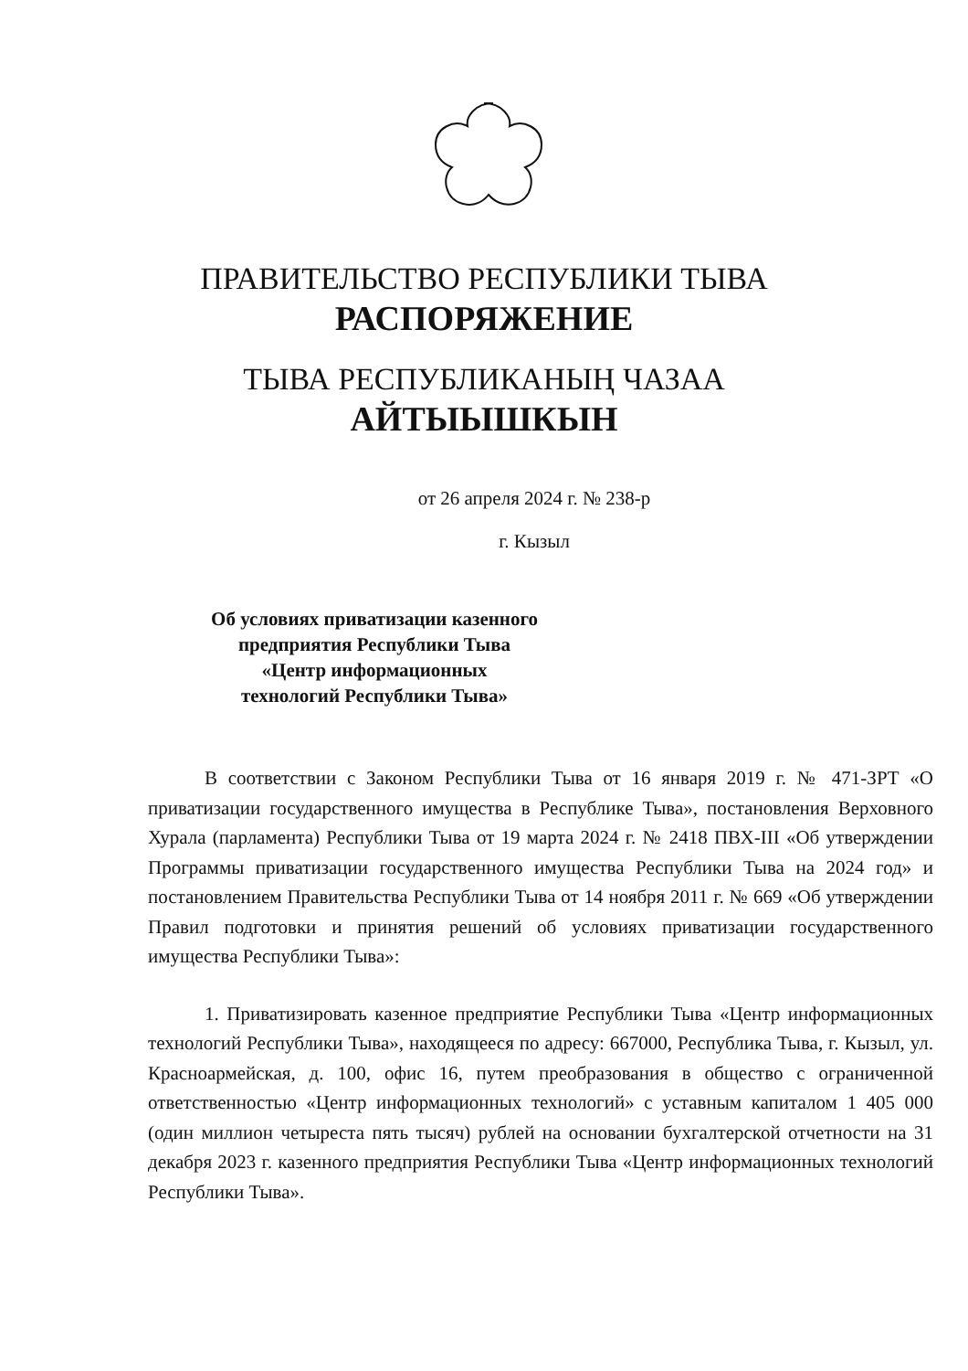ПРАВИТЕЛЬСТВО РЕСПУБЛИКИ ТЫВА
РАСПОРЯЖЕНИЕ
ТЫВА РЕСПУБЛИКАНЫҢ ЧАЗАА
АЙТЫЫШКЫН
от 26 апреля 2024 г. № 238-р
г. Кызыл
Об условиях приватизации казенного предприятия Республики Тыва «Центр информационных технологий Республики Тыва»
В соответствии с Законом Республики Тыва от 16 января 2019 г. № 471-ЗРТ «О приватизации государственного имущества в Республике Тыва», постановления Верховного Хурала (парламента) Республики Тыва от 19 марта 2024 г. № 2418 ПВХ-III «Об утверждении Программы приватизации государственного имущества Республики Тыва на 2024 год» и постановлением Правительства Республики Тыва от 14 ноября 2011 г. № 669 «Об утверждении Правил подготовки и принятия решений об условиях приватизации государственного имущества Республики Тыва»:
1. Приватизировать казенное предприятие Республики Тыва «Центр информационных технологий Республики Тыва», находящееся по адресу: 667000, Республика Тыва, г. Кызыл, ул. Красноармейская, д. 100, офис 16, путем преобразования в общество с ограниченной ответственностью «Центр информационных технологий» с уставным капиталом 1 405 000 (один миллион четыреста пять тысяч) рублей на основании бухгалтерской отчетности на 31 декабря 2023 г. казенного предприятия Республики Тыва «Центр информационных технологий Республики Тыва».